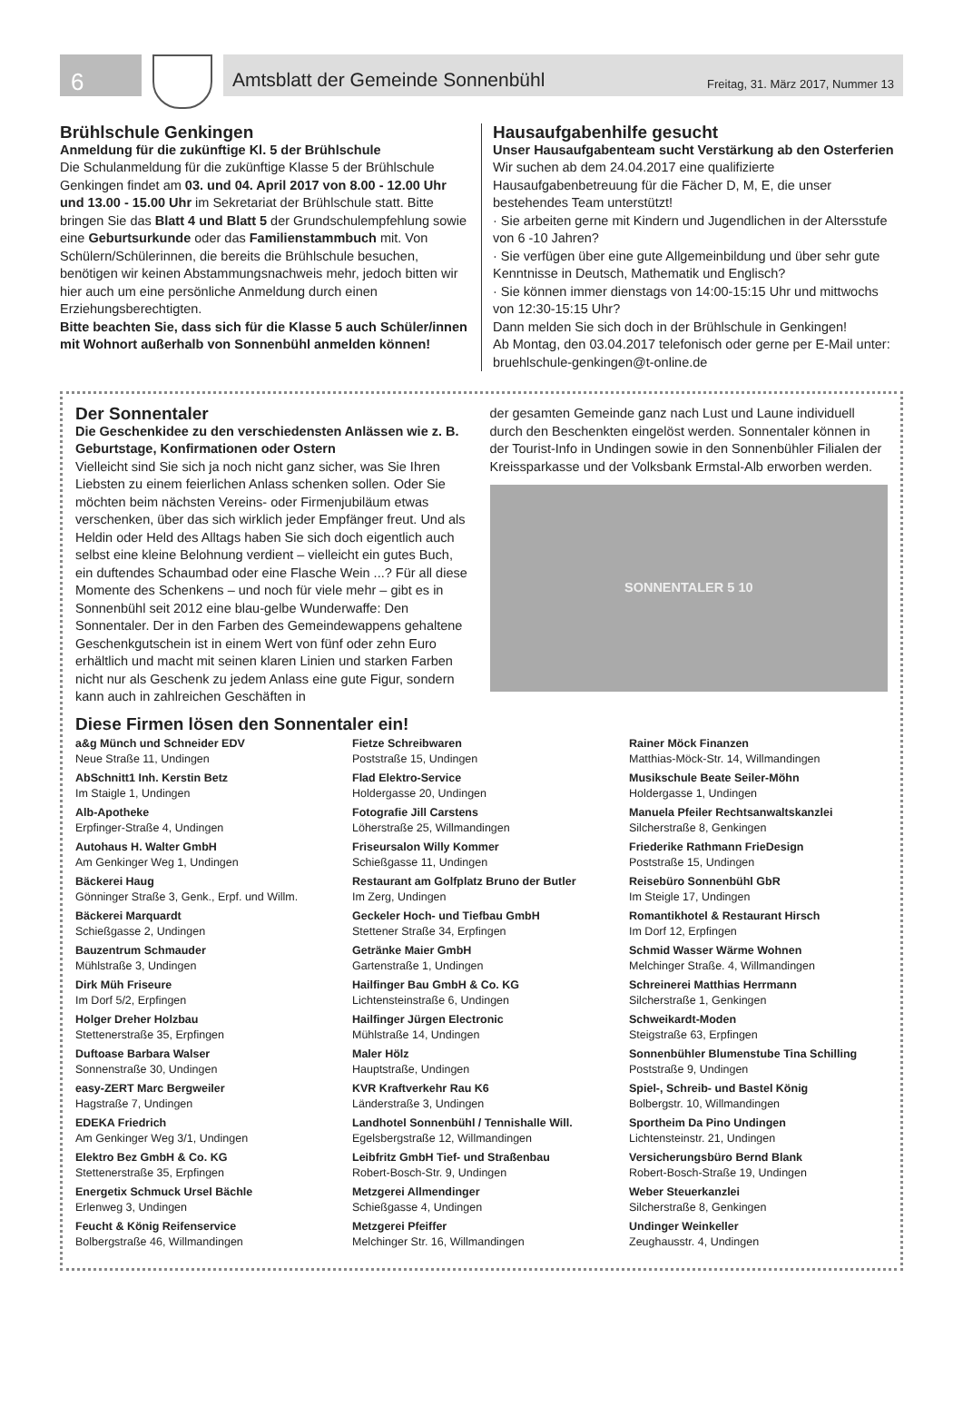6
Amtsblatt der Gemeinde Sonnenbühl Freitag, 31. März 2017, Nummer 13
Brühlschule Genkingen
Anmeldung für die zukünftige Kl. 5 der Brühlschule
Die Schulanmeldung für die zukünftige Klasse 5 der Brühlschule Genkingen findet am 03. und 04. April 2017 von 8.00 - 12.00 Uhr und 13.00 - 15.00 Uhr im Sekretariat der Brühlschule statt. Bitte bringen Sie das Blatt 4 und Blatt 5 der Grundschulempfehlung sowie eine Geburtsurkunde oder das Familienstammbuch mit. Von Schülern/Schülerinnen, die bereits die Brühlschule besuchen, benötigen wir keinen Abstammungsnachweis mehr, jedoch bitten wir hier auch um eine persönliche Anmeldung durch einen Erziehungsberechtigten.
Bitte beachten Sie, dass sich für die Klasse 5 auch Schüler/innen mit Wohnort außerhalb von Sonnenbühl anmelden können!
Hausaufgabenhilfe gesucht
Unser Hausaufgabenteam sucht Verstärkung ab den Osterferien
Wir suchen ab dem 24.04.2017 eine qualifizierte Hausaufgabenbetreuung für die Fächer D, M, E, die unser bestehendes Team unterstützt!
· Sie arbeiten gerne mit Kindern und Jugendlichen in der Altersstufe von 6 -10 Jahren?
· Sie verfügen über eine gute Allgemeinbildung und über sehr gute Kenntnisse in Deutsch, Mathematik und Englisch?
· Sie können immer dienstags von 14:00-15:15 Uhr und mittwochs von 12:30-15:15 Uhr?
Dann melden Sie sich doch in der Brühlschule in Genkingen!
Ab Montag, den 03.04.2017 telefonisch oder gerne per E-Mail unter: bruehlschule-genkingen@t-online.de
Der Sonnentaler
Die Geschenkidee zu den verschiedensten Anlässen wie z. B. Geburtstage, Konfirmationen oder Ostern
Vielleicht sind Sie sich ja noch nicht ganz sicher, was Sie Ihren Liebsten zu einem feierlichen Anlass schenken sollen. Oder Sie möchten beim nächsten Vereins- oder Firmenjubiläum etwas verschenken, über das sich wirklich jeder Empfänger freut. Und als Heldin oder Held des Alltags haben Sie sich doch eigentlich auch selbst eine kleine Belohnung verdient – vielleicht ein gutes Buch, ein duftendes Schaumbad oder eine Flasche Wein ...? Für all diese Momente des Schenkens – und noch für viele mehr – gibt es in Sonnenbühl seit 2012 eine blau-gelbe Wunderwaffe: Den Sonnentaler. Der in den Farben des Gemeindewappens gehaltene Geschenkgutschein ist in einem Wert von fünf oder zehn Euro erhältlich und macht mit seinen klaren Linien und starken Farben nicht nur als Geschenk zu jedem Anlass eine gute Figur, sondern kann auch in zahlreichen Geschäften in
Diese Firmen lösen den Sonnentaler ein!
der gesamten Gemeinde ganz nach Lust und Laune individuell durch den Beschenkten eingelöst werden. Sonnentaler können in der Tourist-Info in Undingen sowie in den Sonnenbühler Filialen der Kreissparkasse und der Volksbank Ermstal-Alb erworben werden.
SONNENTALER 5 10
a&g Münch und Schneider EDV
Neue Straße 11, Undingen
AbSchnitt1 Inh. Kerstin Betz
Im Staigle 1, Undingen
Alb-Apotheke
Erpfinger-Straße 4, Undingen
Autohaus H. Walter GmbH
Am Genkinger Weg 1, Undingen
Bäckerei Haug
Gönninger Straße 3, Genk., Erpf. und Willm.
Bäckerei Marquardt
Schießgasse 2, Undingen
Bauzentrum Schmauder
Mühlstraße 3, Undingen
Dirk Müh Friseure
Im Dorf 5/2, Erpfingen
Holger Dreher Holzbau
Stettenerstraße 35, Erpfingen
Duftoase Barbara Walser
Sonnenstraße 30, Undingen
easy-ZERT Marc Bergweiler
Hagstraße 7, Undingen
EDEKA Friedrich
Am Genkinger Weg 3/1, Undingen
Elektro Bez GmbH & Co. KG
Stettenerstraße 35, Erpfingen
Energetix Schmuck Ursel Bächle
Erlenweg 3, Undingen
Feucht & König Reifenservice
Bolbergstraße 46, Willmandingen
Fietze Schreibwaren
Poststraße 15, Undingen
Flad Elektro-Service
Holdergasse 20, Undingen
Fotografie Jill Carstens
Löherstraße 25, Willmandingen
Friseursalon Willy Kommer
Schießgasse 11, Undingen
Restaurant am Golfplatz Bruno der Butler
Im Zerg, Undingen
Geckeler Hoch- und Tiefbau GmbH
Stettener Straße 34, Erpfingen
Getränke Maier GmbH
Gartenstraße 1, Undingen
Hailfinger Bau GmbH & Co. KG
Lichtensteinstraße 6, Undingen
Hailfinger Jürgen Electronic
Mühlstraße 14, Undingen
Maler Hölz
Hauptstraße, Undingen
KVR Kraftverkehr Rau K6
Länderstraße 3, Undingen
Landhotel Sonnenbühl / Tennishalle Will.
Egelsbergstraße 12, Willmandingen
Leibfritz GmbH Tief- und Straßenbau
Robert-Bosch-Str. 9, Undingen
Metzgerei Allmendinger
Schießgasse 4, Undingen
Metzgerei Pfeiffer
Melchinger Str. 16, Willmandingen
Rainer Möck Finanzen
Matthias-Möck-Str. 14, Willmandingen
Musikschule Beate Seiler-Möhn
Holdergasse 1, Undingen
Manuela Pfeiler Rechtsanwaltskanzlei
Silcherstraße 8, Genkingen
Friederike Rathmann FrieDesign
Poststraße 15, Undingen
Reisebüro Sonnenbühl GbR
Im Steigle 17, Undingen
Romantikhotel & Restaurant Hirsch
Im Dorf 12, Erpfingen
Schmid Wasser Wärme Wohnen
Melchinger Straße. 4, Willmandingen
Schreinerei Matthias Herrmann
Silcherstraße 1, Genkingen
Schweikardt-Moden
Steigstraße 63, Erpfingen
Sonnenbühler Blumenstube Tina Schilling
Poststraße 9, Undingen
Spiel-, Schreib- und Bastel König
Bolbergstr. 10, Willmandingen
Sportheim Da Pino Undingen
Lichtensteinstr. 21, Undingen
Versicherungsbüro Bernd Blank
Robert-Bosch-Straße 19, Undingen
Weber Steuerkanzlei
Silcherstraße 8, Genkingen
Undinger Weinkeller
Zeughausstr. 4, Undingen